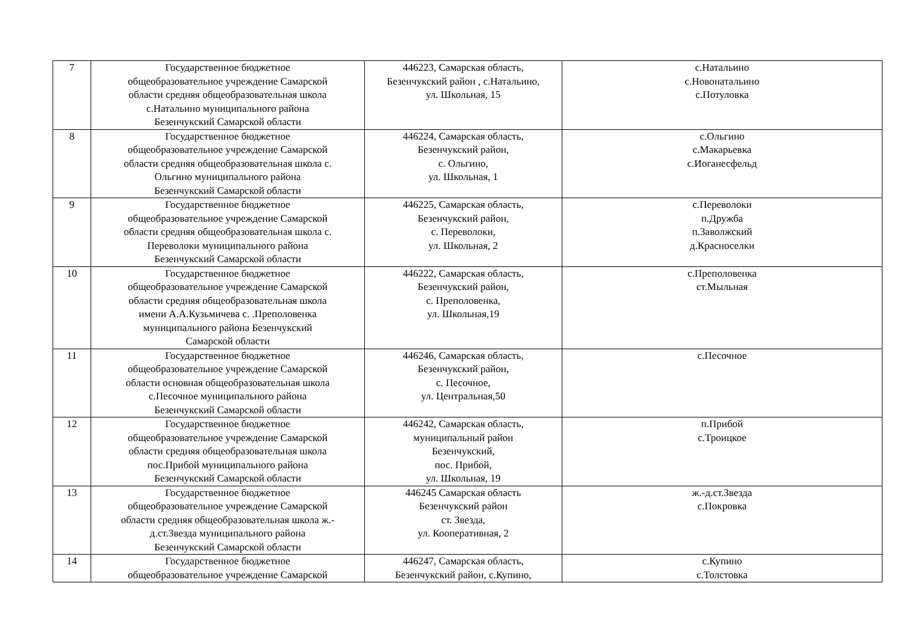| 7 | Государственное бюджетное общеобразовательное учреждение Самарской области средняя общеобразовательная школа с.Натальино муниципального района Безенчукский Самарской области | 446223, Самарская область, Безенчукский район , с.Натальино, ул. Школьная, 15 | с.Натальино с.Новонатальино с.Потуловка |
| 8 | Государственное бюджетное общеобразовательное учреждение Самарской области средняя общеобразовательная школа с. Ольгино муниципального района Безенчукский Самарской области | 446224, Самарская область, Безенчукский район, с. Ольгино, ул. Школьная, 1 | с.Ольгино с.Макарьевка с.Иоганесфельд |
| 9 | Государственное бюджетное общеобразовательное учреждение Самарской области средняя общеобразовательная школа с. Переволоки муниципального района Безенчукский Самарской области | 446225, Самарская область, Безенчукский район, с. Переволоки, ул. Школьная, 2 | с.Переволоки п.Дружба п.Заволжский д.Красноселки |
| 10 | Государственное бюджетное общеобразовательное учреждение Самарской области средняя общеобразовательная школа имени А.А.Кузьмичева с. .Преполовенка муниципального района Безенчукский Самарской области | 446222, Самарская область, Безенчукский район, с. Преполовенка, ул. Школьная,19 | с.Преполовенка ст.Мыльная |
| 11 | Государственное бюджетное общеобразовательное учреждение Самарской области основная общеобразовательная школа с.Песочное муниципального района Безенчукский Самарской области | 446246, Самарская область, Безенчукский район, с. Песочное, ул. Центральная,50 | с.Песочное |
| 12 | Государственное бюджетное общеобразовательное учреждение Самарской области средняя общеобразовательная школа пос.Прибой муниципального района Безенчукский Самарской области | 446242, Самарская область, муниципальный район Безенчукский, пос. Прибой, ул. Школьная, 19 | п.Прибой с.Троицкое |
| 13 | Государственное бюджетное общеобразовательное учреждение Самарской области средняя общеобразовательная школа ж.- д.ст.Звезда муниципального района Безенчукский Самарской области | 446245 Самарская область Безенчукский район ст. Звезда, ул. Кооперативная, 2 | ж.-д.ст.Звезда с.Покровка |
| 14 | Государственное бюджетное общеобразовательное учреждение Самарской | 446247, Самарская область, Безенчукский район, с.Купино, | с.Купино с.Толстовка |